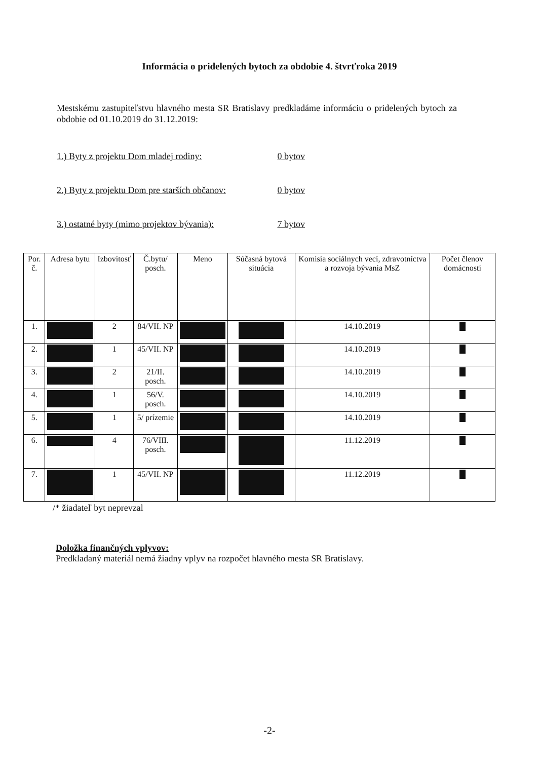Informácia o pridelených bytoch za obdobie 4. štvrťroka 2019
Mestskému zastupiteľstvu hlavného mesta SR Bratislavy predkladáme informáciu o pridelených bytoch za obdobie od 01.10.2019 do 31.12.2019:
1.) Byty z projektu Dom mladej rodiny: 0 bytov
2.) Byty z projektu Dom pre starších občanov: 0 bytov
3.) ostatné byty (mimo projektov bývania): 7 bytov
| Por. č. | Adresa bytu | Izbovitosť | Č.bytu/ posch. | Meno | Súčasná bytová situácia | Komisia sociálnych vecí, zdravotníctva a rozvoja bývania MsZ | Počet členov domácnosti |
| --- | --- | --- | --- | --- | --- | --- | --- |
| 1. | | 2 | 84/VII. NP | | | 14.10.2019 | |
| 2. | | 1 | 45/VII. NP | | | 14.10.2019 | |
| 3. | | 2 | 21/II. posch. | | | 14.10.2019 | |
| 4. | | 1 | 56/V. posch. | | | 14.10.2019 | |
| 5. | | 1 | 5/ prízemie | | | 14.10.2019 | |
| 6. | | 4 | 76/VIII. posch. | | | 11.12.2019 | |
| 7. | | 1 | 45/VII. NP | | | 11.12.2019 | |
/* žiadateľ byt neprevzal
Doložka finančných vplyvov:
Predkladaný materiál nemá žiadny vplyv na rozpočet hlavného mesta SR Bratislavy.
-2-